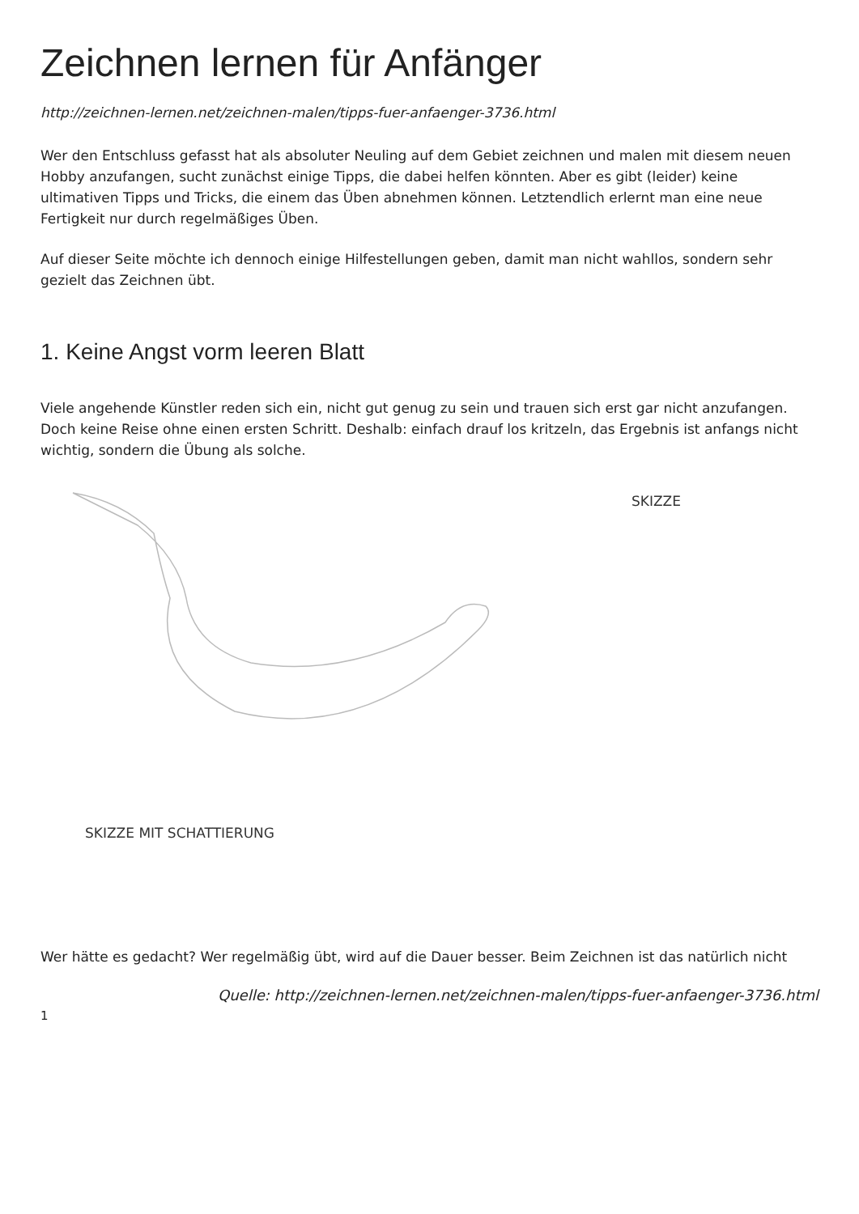Zeichnen lernen für Anfänger
http://zeichnen-lernen.net/zeichnen-malen/tipps-fuer-anfaenger-3736.html
Wer den Entschluss gefasst hat als absoluter Neuling auf dem Gebiet zeichnen und malen mit diesem neuen Hobby anzufangen, sucht zunächst einige Tipps, die dabei helfen könnten. Aber es gibt (leider) keine ultimativen Tipps und Tricks, die einem das Üben abnehmen können. Letztendlich erlernt man eine neue Fertigkeit nur durch regelmäßiges Üben.
Auf dieser Seite möchte ich dennoch einige Hilfestellungen geben, damit man nicht wahllos, sondern sehr gezielt das Zeichnen übt.
1. Keine Angst vorm leeren Blatt
Viele angehende Künstler reden sich ein, nicht gut genug zu sein und trauen sich erst gar nicht anzufangen. Doch keine Reise ohne einen ersten Schritt. Deshalb: einfach drauf los kritzeln, das Ergebnis ist anfangs nicht wichtig, sondern die Übung als solche.
SKIZZE
SKIZZE MIT SCHATTIERUNG
Wer hätte es gedacht? Wer regelmäßig übt, wird auf die Dauer besser. Beim Zeichnen ist das natürlich nicht
Quelle: http://zeichnen-lernen.net/zeichnen-malen/tipps-fuer-anfaenger-3736.html
1